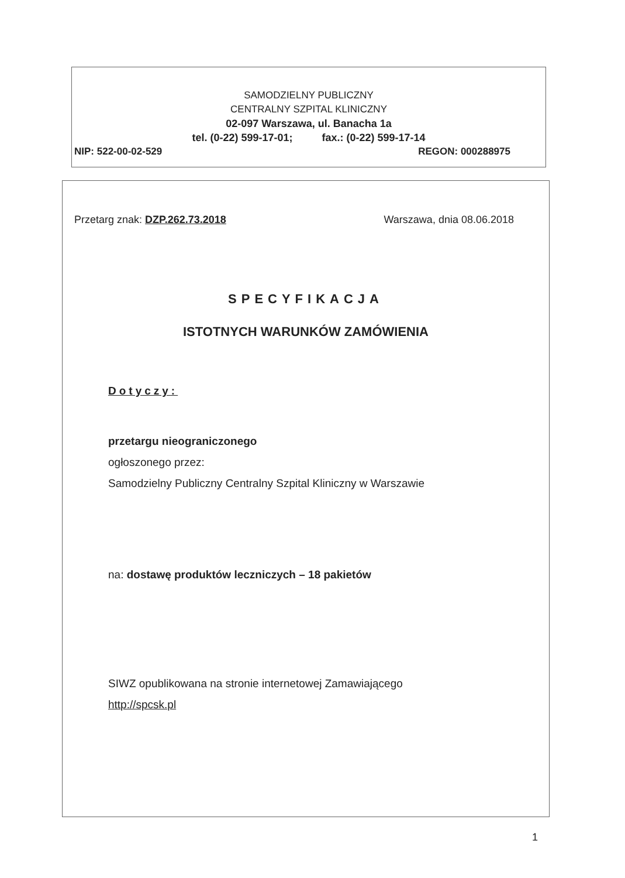SAMODZIELNY PUBLICZNY
CENTRALNY SZPITAL KLINICZNY
02-097 Warszawa, ul. Banacha 1a
tel. (0-22) 599-17-01; fax.: (0-22) 599-17-14
NIP: 522-00-02-529 REGON: 000288975
Przetarg znak: DZP.262.73.2018 Warszawa, dnia 08.06.2018
SPECYFIKACJA
ISTOTNYCH WARUNKÓW ZAMÓWIENIA
Dotyczy:
przetargu nieograniczonego
ogłoszonego przez:
Samodzielny Publiczny Centralny Szpital Kliniczny w Warszawie
na: dostawę produktów leczniczych – 18 pakietów
SIWZ opublikowana na stronie internetowej Zamawiającego
http://spcsk.pl
1